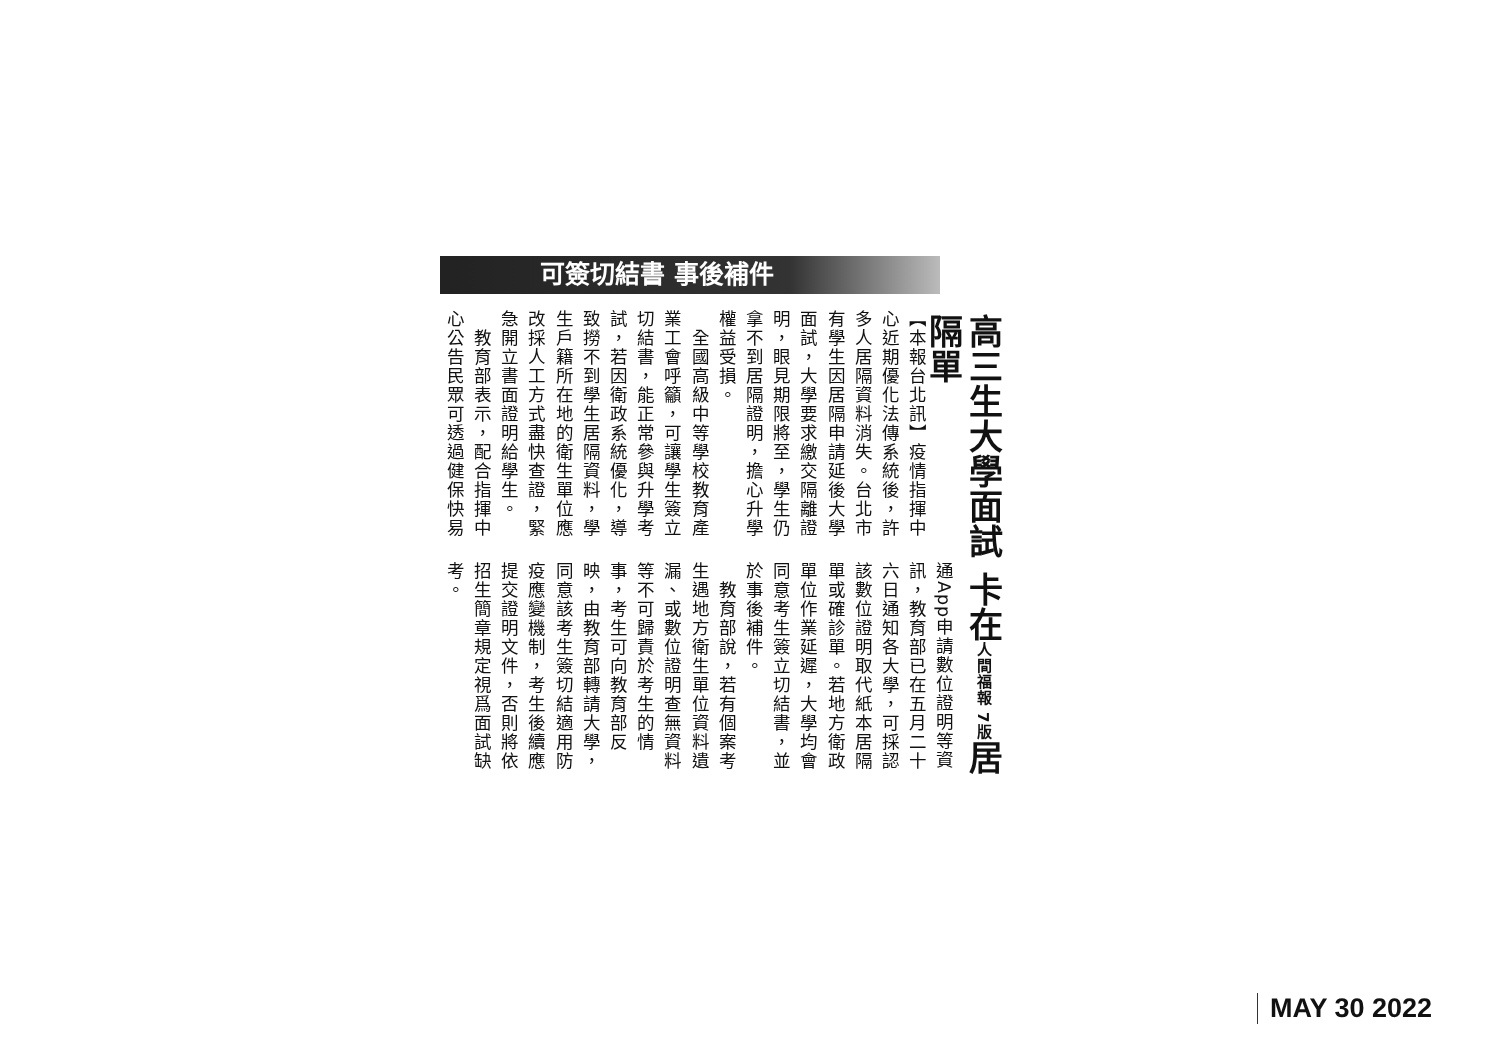高三生大學面試 卡在人間福報 7版居隔單
可簽切結書 事後補件
【本報台北訊】疫情指揮中心近期優化法傳系統後，許多人居隔資料消失。台北市有學生因居隔申請延後大學面試，大學要求繳交隔離證明，眼見期限將至，學生仍拿不到居隔證明，擔心升學權益受損。
　全國高級中等學校教育產業工會呼籲，可讓學生簽立切結書，能正常參與升學考試，若因衛政系統優化，導致撈不到學生居隔資料，學生戶籍所在地的衛生單位應改採人工方式盡快查證，緊急開立書面證明給學生。
　教育部表示，配合指揮中心公告民眾可透過健保快易
通App申請數位證明等資訊，教育部已在五月二十六日通知各大學，可採認該數位證明取代紙本居隔單或確診單。若地方衛政單位作業延遲，大學均會同意考生簽立切結書，並於事後補件。
　教育部說，若有個案考生遇地方衛生單位資料遺漏、或數位證明查無資料等不可歸責於考生的情事，考生可向教育部反映，由教育部轉請大學，同意該考生簽切結適用防疫應變機制，考生後續應提交證明文件，否則將依招生簡章規定視爲面試缺考。
MAY 30 2022